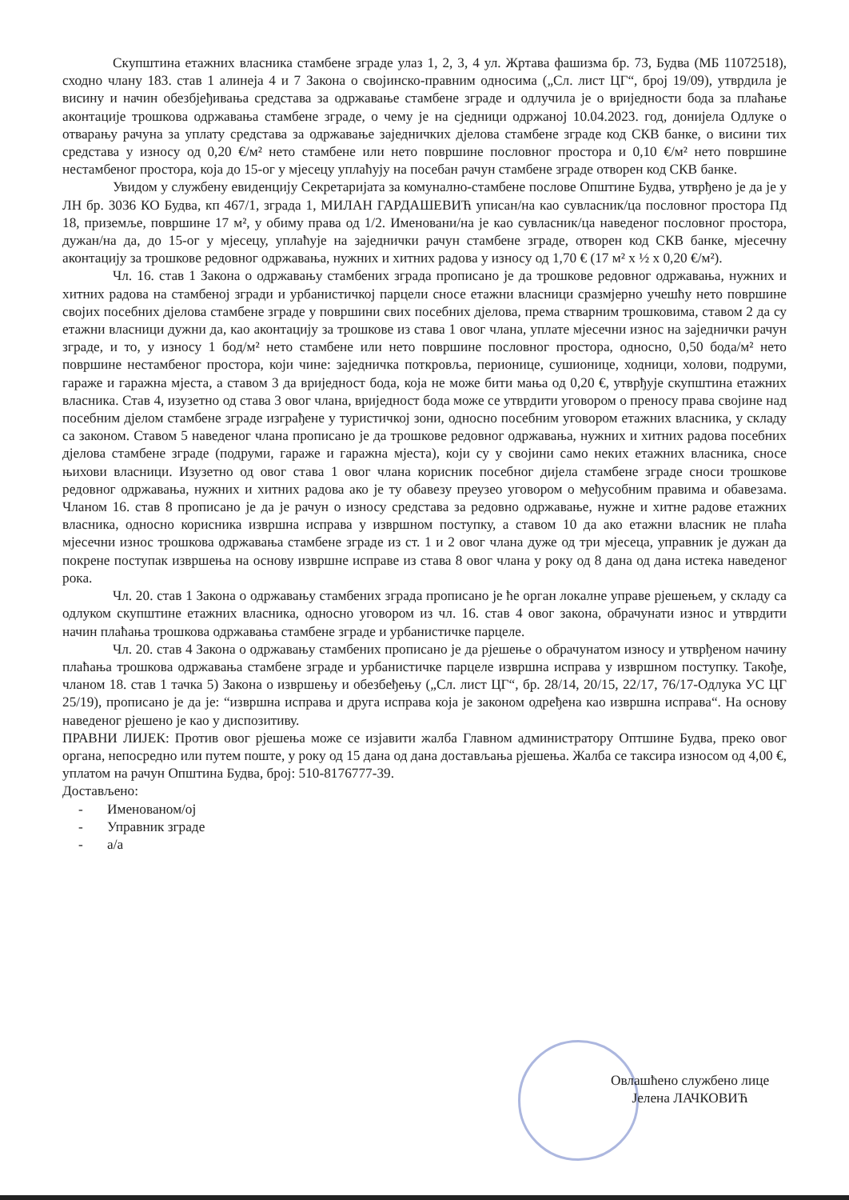Скупштина етажних власника стамбене зграде улаз 1, 2, 3, 4 ул. Жртава фашизма бр. 73, Будва (МБ 11072518), сходно члану 183. став 1 алинеја 4 и 7 Закона о својинско-правним односима („Сл. лист ЦГ“, број 19/09), утврдила је висину и начин обезбјеђивања средстава за одржавање стамбене зграде и одлучила је о вриједности бода за плаћање аконтације трошкова одржавања стамбене зграде, о чему је на сједници одржаној 10.04.2023. год, донијела Одлуке о отварању рачуна за уплату средстава за одржавање заједничких дјелова стамбене зграде код СКВ банке, о висини тих средстава у износу од 0,20 €/м² нето стамбене или нето површине пословног простора и 0,10 €/м² нето површине нестамбеног простора, која до 15-ог у мјесецу уплаћују на посебан рачун стамбене зграде отворен код СКВ банке.
Увидом у службену евиденцију Секретаријата за комунално-стамбене послове Општине Будва, утврђено је да је у ЛН бр. 3036 КО Будва, кп 467/1, зграда 1, МИЛАН ГАРДАШЕВИЋ уписан/на као сувласник/ца пословног простора Пд 18, приземље, површине 17 м², у обиму права од 1/2. Именовани/на је као сувласник/ца наведеног пословног простора, дужан/на да, до 15-ог у мјесецу, уплаћује на заједнички рачун стамбене зграде, отворен код СКВ банке, мјесечну аконтацију за трошкове редовног одржавања, нужних и хитних радова у износу од 1,70 € (17 м² х ½ х 0,20 €/м²).
Чл. 16. став 1 Закона о одржавању стамбених зграда прописано је да трошкове редовног одржавања, нужних и хитних радова на стамбеној згради и урбанистичкој парцели сносе етажни власници сразмјерно учешћу нето површине својих посебних дјелова стамбене зграде у површини свих посебних дјелова, према стварним трошковима, ставом 2 да су етажни власници дужни да, као аконтацију за трошкове из става 1 овог члана, уплате мјесечни износ на заједнички рачун зграде, и то, у износу 1 бод/м² нето стамбене или нето површине пословног простора, односно, 0,50 бода/м² нето површине нестамбеног простора, који чине: заједничка поткровља, перионице, сушионице, ходници, холови, подруми, гараже и гаражна мјеста, а ставом 3 да вриједност бода, која не може бити мања од 0,20 €, утврђује скупштина етажних власника. Став 4, изузетно од става 3 овог члана, вриједност бода може се утврдити уговором о преносу права својине над посебним дјелом стамбене зграде изграђене у туристичкој зони, односно посебним уговором етажних власника, у складу са законом. Ставом 5 наведеног члана прописано је да трошкове редовног одржавања, нужних и хитних радова посебних дјелова стамбене зграде (подруми, гараже и гаражна мјеста), који су у својини само неких етажних власника, сносе њихови власници. Изузетно од овог става 1 овог члана корисник посебног дијела стамбене зграде сноси трошкове редовног одржавања, нужних и хитних радова ако је ту обавезу преузео уговором о међусобним правима и обавезама. Чланом 16. став 8 прописано је да је рачун о износу средстава за редовно одржавање, нужне и хитне радове етажних власника, односно корисника извршна исправа у извршном поступку, а ставом 10 да ако етажни власник не плаћа мјесечни износ трошкова одржавања стамбене зграде из ст. 1 и 2 овог члана дуже од три мјесеца, управник је дужан да покрене поступак извршења на основу извршне исправе из става 8 овог члана у року од 8 дана од дана истека наведеног рока.
Чл. 20. став 1 Закона о одржавању стамбених зграда прописано је ће орган локалне управе рјешењем, у складу са одлуком скупштине етажних власника, односно уговором из чл. 16. став 4 овог закона, обрачунати износ и утврдити начин плаћања трошкова одржавања стамбене зграде и урбанистичке парцеле.
Чл. 20. став 4 Закона о одржавању стамбених прописано је да рјешење о обрачунатом износу и утврђеном начину плаћања трошкова одржавања стамбене зграде и урбанистичке парцеле извршна исправа у извршном поступку. Такође, чланом 18. став 1 тачка 5) Закона о извршењу и обезбеђењу („Сл. лист ЦГ“, бр. 28/14, 20/15, 22/17, 76/17-Одлука УС ЦГ 25/19), прописано је да је: “извршна исправа и друга исправа која је законом одређена као извршна исправа“. На основу наведеног рјешено је као у диспозитиву.
ПРАВНИ ЛИЈЕК: Против овог рјешења може се изјавити жалба Главном администратору Оптшине Будва, преко овог органа, непосредно или путем поште, у року од 15 дана од дана достављања рјешења. Жалба се таксира износом од 4,00 €, уплатом на рачун Општина Будва, број: 510-8176777-39.
Достављено:
- Именованом/ој
- Управник зграде
- а/а
Овлашћено службено лице
Јелена ЛАЧКОВИЋ